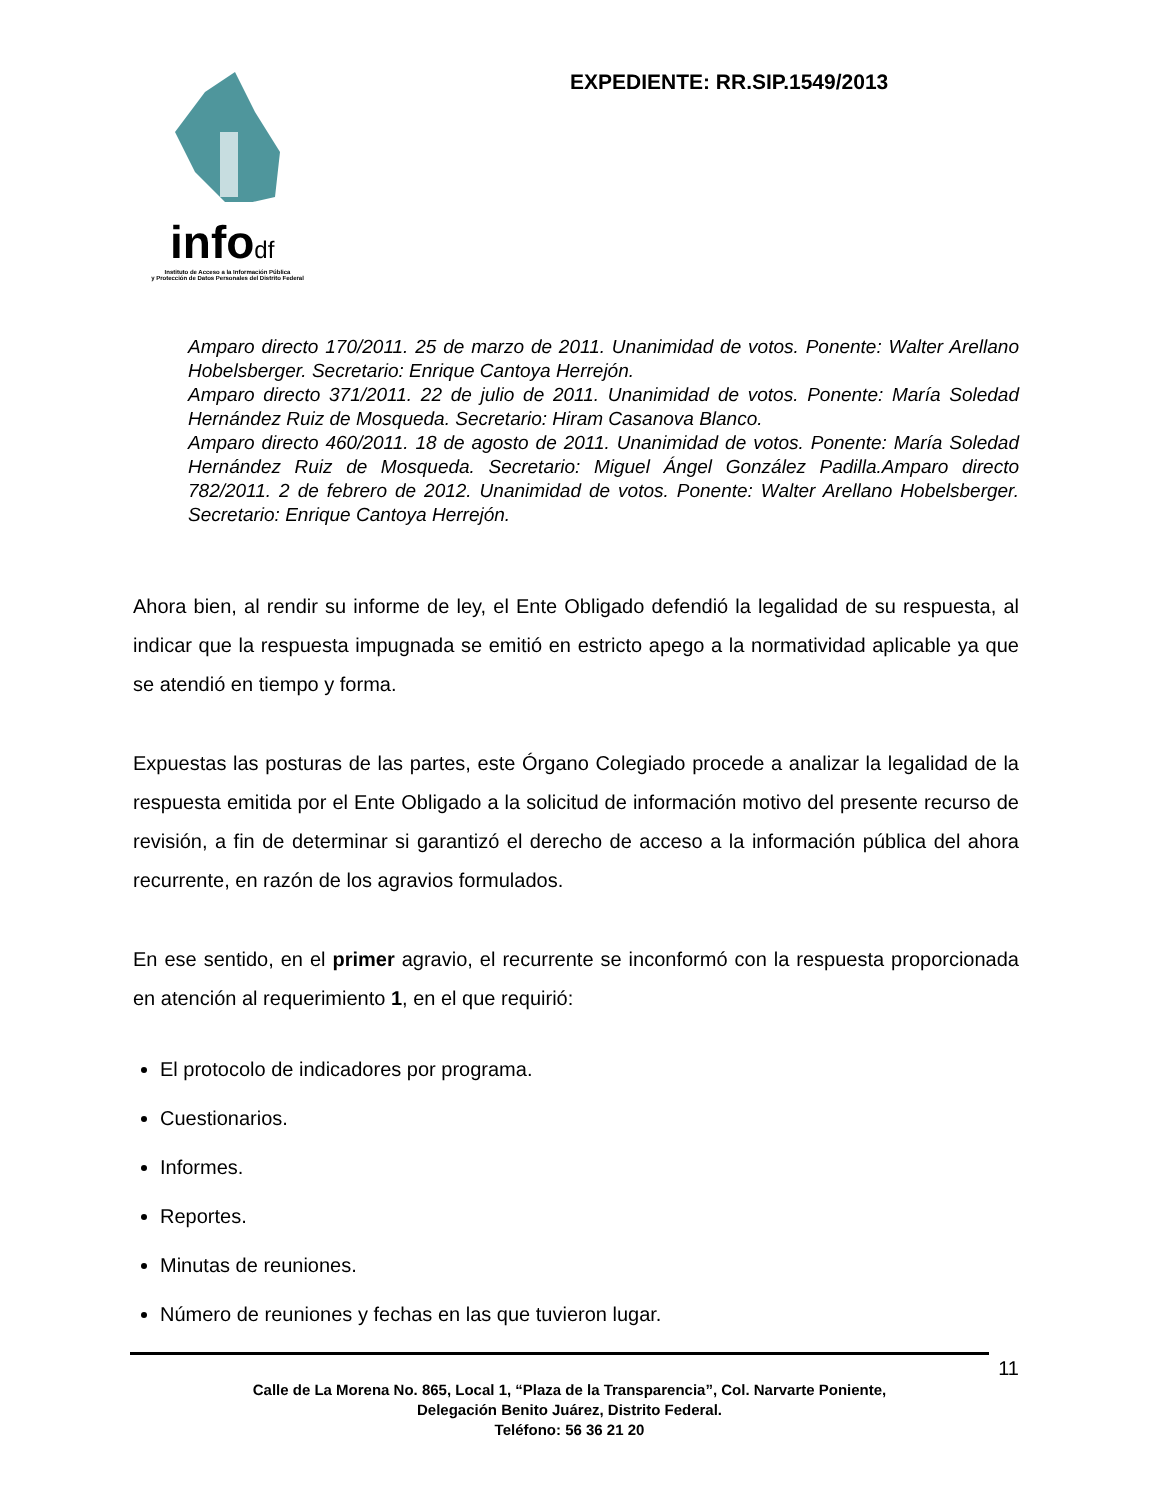infodf
Instituto de Acceso a la Información Pública
y Protección de Datos Personales del Distrito Federal
EXPEDIENTE: RR.SIP.1549/2013
Amparo directo 170/2011. 25 de marzo de 2011. Unanimidad de votos. Ponente: Walter Arellano Hobelsberger. Secretario: Enrique Cantoya Herrejón.
Amparo directo 371/2011. 22 de julio de 2011. Unanimidad de votos. Ponente: María Soledad Hernández Ruiz de Mosqueda. Secretario: Hiram Casanova Blanco.
Amparo directo 460/2011. 18 de agosto de 2011. Unanimidad de votos. Ponente: María Soledad Hernández Ruiz de Mosqueda. Secretario: Miguel Ángel González Padilla.Amparo directo 782/2011. 2 de febrero de 2012. Unanimidad de votos. Ponente: Walter Arellano Hobelsberger. Secretario: Enrique Cantoya Herrejón.
Ahora bien, al rendir su informe de ley, el Ente Obligado defendió la legalidad de su respuesta, al indicar que la respuesta impugnada se emitió en estricto apego a la normatividad aplicable ya que se atendió en tiempo y forma.
Expuestas las posturas de las partes, este Órgano Colegiado procede a analizar la legalidad de la respuesta emitida por el Ente Obligado a la solicitud de información motivo del presente recurso de revisión, a fin de determinar si garantizó el derecho de acceso a la información pública del ahora recurrente, en razón de los agravios formulados.
En ese sentido, en el primer agravio, el recurrente se inconformó con la respuesta proporcionada en atención al requerimiento 1, en el que requirió:
El protocolo de indicadores por programa.
Cuestionarios.
Informes.
Reportes.
Minutas de reuniones.
Número de reuniones y fechas en las que tuvieron lugar.
11
Calle de La Morena No. 865, Local 1, “Plaza de la Transparencia”, Col. Narvarte Poniente,
Delegación Benito Juárez, Distrito Federal.
Teléfono: 56 36 21 20